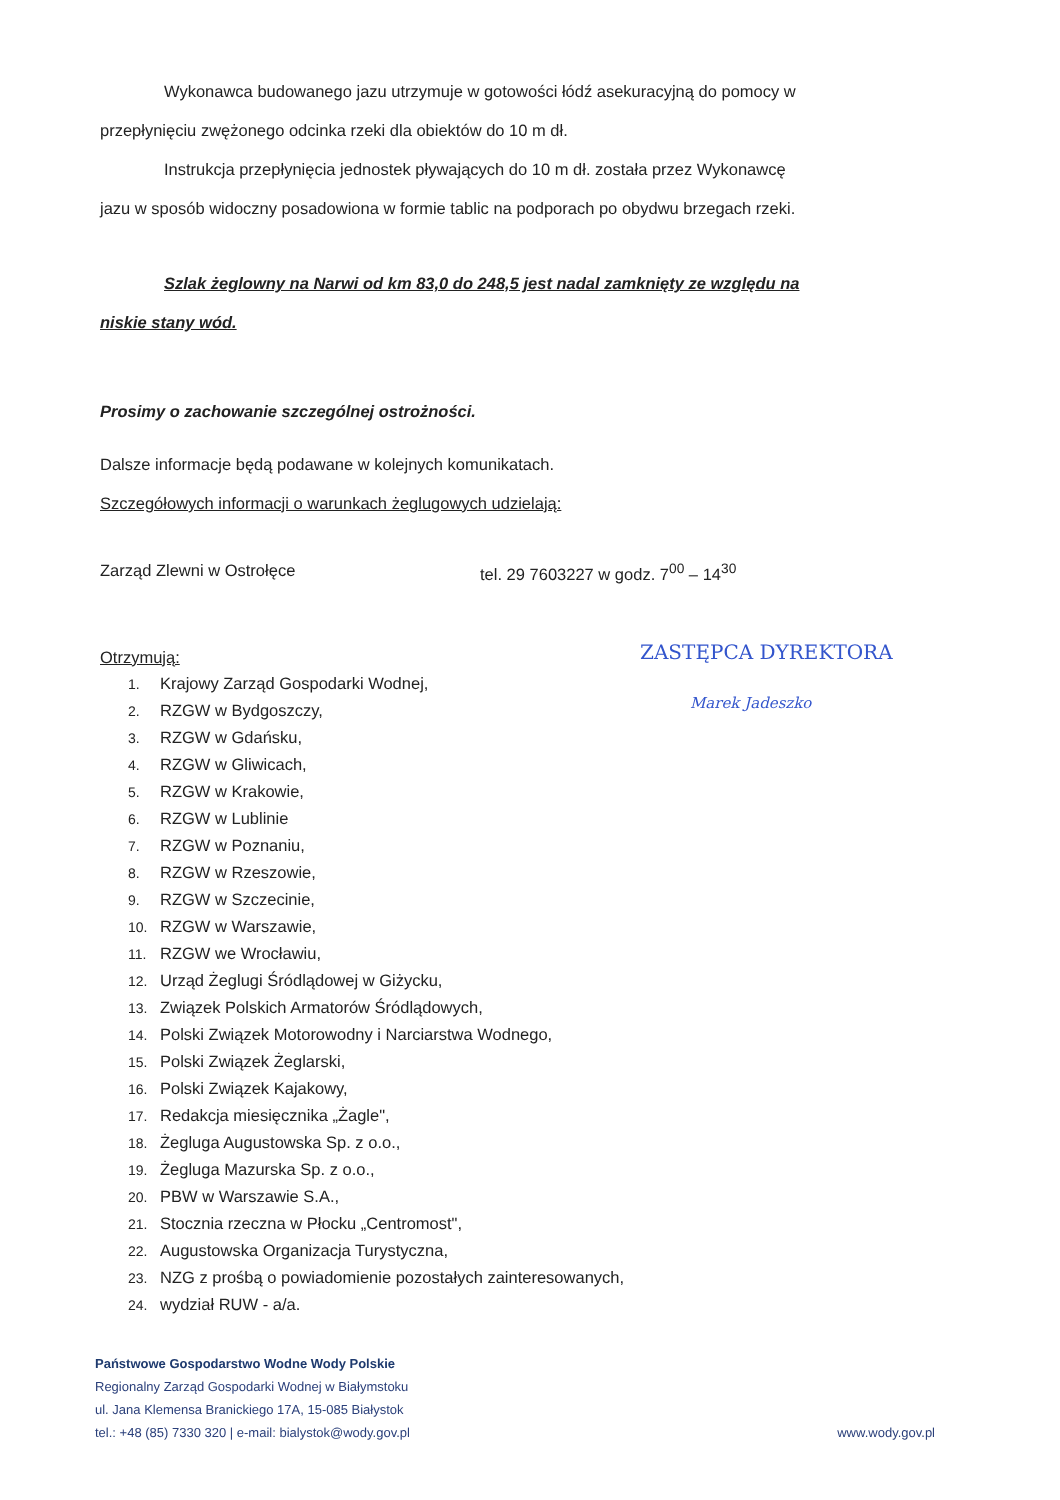Wykonawca budowanego jazu utrzymuje w gotowości łódź asekuracyjną do pomocy w
przepłynięciu zwężonego odcinka rzeki dla obiektów do 10 m dł.
Instrukcja przepłynięcia jednostek pływających do 10 m dł. została przez Wykonawcę
jazu w sposób widoczny posadowiona w formie tablic na podporach po obydwu brzegach rzeki.
Szlak żeglowny na Narwi od km 83,0 do 248,5 jest nadal zamknięty ze względu na
niskie stany wód.
Prosimy o zachowanie szczególnej ostrożności.
Dalsze informacje będą podawane w kolejnych komunikatach.
Szczegółowych informacji o warunkach żeglugowych udzielają:
Zarząd Zlewni w Ostrołęce tel. 29 7603227 w godz. 7<sup>00</sup> – 14<sup>30</sup>
Otrzymują:
1. Krajowy Zarząd Gospodarki Wodnej,
2. RZGW w Bydgoszczy,
3. RZGW w Gdańsku,
4. RZGW w Gliwicach,
5. RZGW w Krakowie,
6. RZGW w Lublinie
7. RZGW w Poznaniu,
8. RZGW w Rzeszowie,
9. RZGW w Szczecinie,
10. RZGW w Warszawie,
11. RZGW we Wrocławiu,
12. Urząd Żeglugi Śródlądowej w Giżycku,
13. Związek Polskich Armatorów Śródlądowych,
14. Polski Związek Motorowodny i Narciarstwa Wodnego,
15. Polski Związek Żeglarski,
16. Polski Związek Kajakowy,
17. Redakcja miesięcznika „Żagle",
18. Żegluga Augustowska Sp. z o.o.,
19. Żegluga Mazurska Sp. z o.o.,
20. PBW w Warszawie S.A.,
21. Stocznia rzeczna w Płocku „Centromost",
22. Augustowska Organizacja Turystyczna,
23. NZG z prośbą o powiadomienie pozostałych zainteresowanych,
24. wydział RUW - a/a.
ZASTĘPCA DYREKTORA
Marek Jadeszko
Państwowe Gospodarstwo Wodne Wody Polskie
Regionalny Zarząd Gospodarki Wodnej w Białymstoku
ul. Jana Klemensa Branickiego 17A, 15-085 Białystok
tel.: +48 (85) 7330 320 | e-mail: bialystok@wody.gov.pl
www.wody.gov.pl